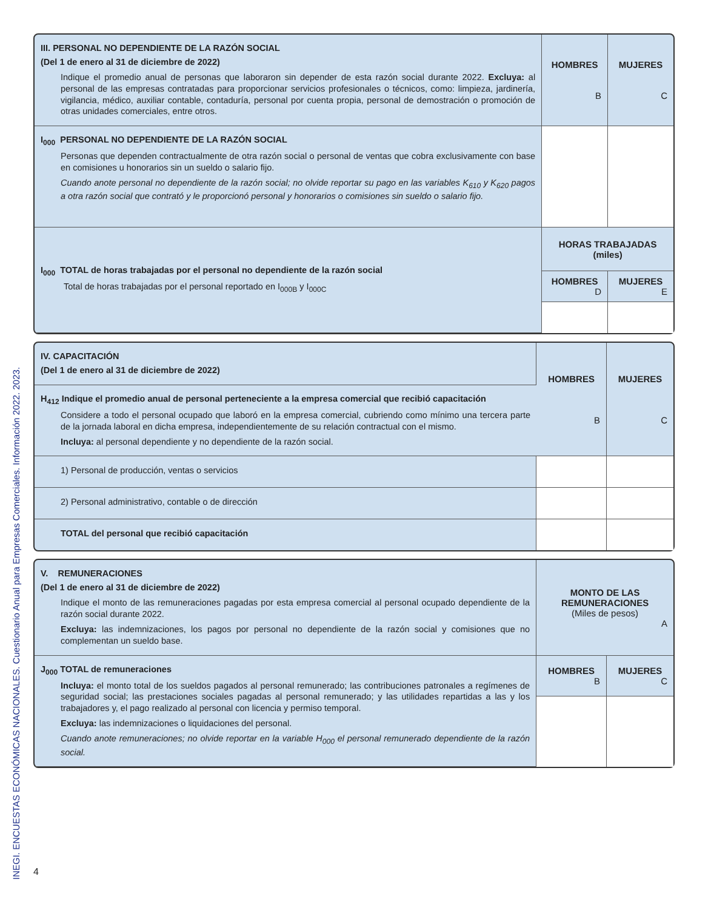INEGI. ENCUESTAS ECONÓMICAS NACIONALES. Cuestionario Anual para Empresas Comerciales. Información 2022. 2023.
| III. PERSONAL NO DEPENDIENTE DE LA RAZÓN SOCIAL (Del 1 de enero al 31 de diciembre de 2022) Indique el promedio anual de personas que laboraron sin depender de esta razón social durante 2022. Excluya: al personal de las empresas contratadas para proporcionar servicios profesionales o técnicos, como: limpieza, jardinería, vigilancia, médico, auxiliar contable, contaduría, personal por cuenta propia, personal de demostración o promoción de otras unidades comerciales, entre otros. | HOMBRES B | MUJERES C |
| I<sub>000</sub> PERSONAL NO DEPENDIENTE DE LA RAZÓN SOCIAL Personas que dependen contractualmente de otra razón social o personal de ventas que cobra exclusivamente con base en comisiones u honorarios sin un sueldo o salario fijo. Cuando anote personal no dependiente de la razón social; no olvide reportar su pago en las variables K<sub>610</sub> y K<sub>620</sub> pagos a otra razón social que contrató y le proporcionó personal y honorarios o comisiones sin sueldo o salario fijo. | | |
| I<sub>000</sub> TOTAL de horas trabajadas por el personal no dependiente de la razón social Total de horas trabajadas por el personal reportado en I<sub>000B</sub> y I<sub>000C</sub> | HORAS TRABAJADAS (miles) | |
| | HOMBRES D | MUJERES E |
| IV. CAPACITACIÓN (Del 1 de enero al 31 de diciembre de 2022) | HOMBRES B | MUJERES C |
| H<sub>412</sub> Indique el promedio anual de personal perteneciente a la empresa comercial que recibió capacitación Considere a todo el personal ocupado que laboró en la empresa comercial, cubriendo como mínimo una tercera parte de la jornada laboral en dicha empresa, independientemente de su relación contractual con el mismo. Incluya: al personal dependiente y no dependiente de la razón social. | | |
| 1) Personal de producción, ventas o servicios | | |
| 2) Personal administrativo, contable o de dirección | | |
| TOTAL del personal que recibió capacitación | | |
| V. REMUNERACIONES (Del 1 de enero al 31 de diciembre de 2022) Indique el monto de las remuneraciones pagadas por esta empresa comercial al personal ocupado dependiente de la razón social durante 2022. Excluya: las indemnizaciones, los pagos por personal no dependiente de la razón social y comisiones que no complementan un sueldo base. | MONTO DE LAS REMUNERACIONES (Miles de pesos) A | |
| J<sub>000</sub> TOTAL de remuneraciones Incluya: el monto total de los sueldos pagados al personal remunerado; las contribuciones patronales a regímenes de seguridad social; las prestaciones sociales pagadas al personal remunerado; y las utilidades repartidas a las y los trabajadores y, el pago realizado al personal con licencia y permiso temporal. Excluya: las indemnizaciones o liquidaciones del personal. Cuando anote remuneraciones; no olvide reportar en la variable H<sub>000</sub> el personal remunerado dependiente de la razón social. | HOMBRES B | MUJERES C |
4